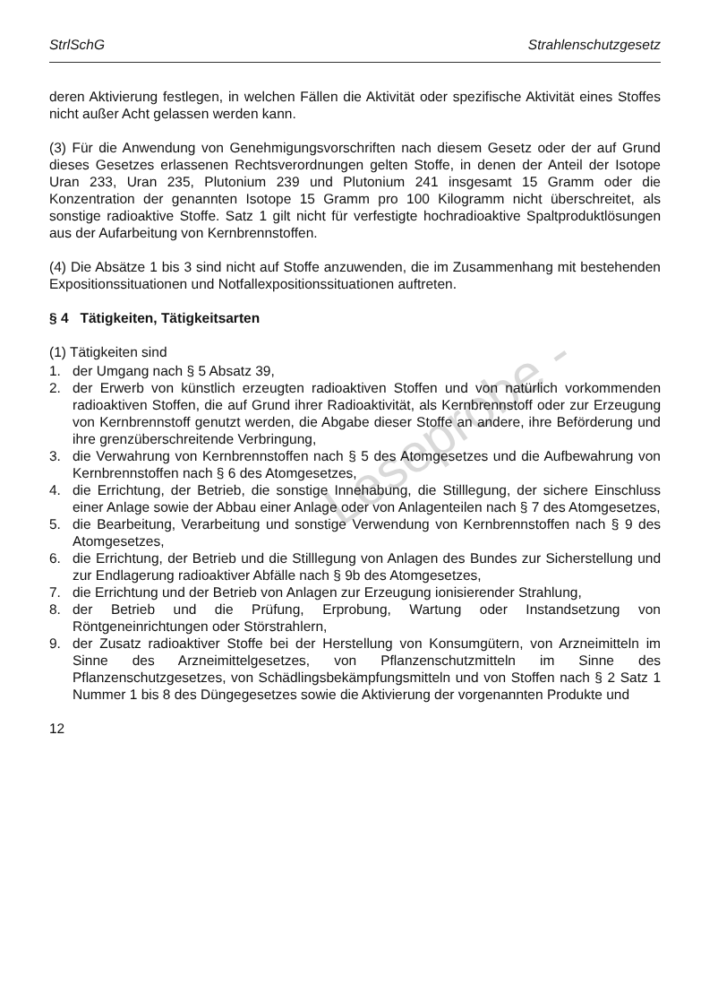Leseprobe -
StrlSchG Strahlenschutzgesetz
deren Aktivierung festlegen, in welchen Fällen die Aktivität oder spezifische Aktivität eines Stoffes nicht außer Acht gelassen werden kann.
(3) Für die Anwendung von Genehmigungsvorschriften nach diesem Gesetz oder der auf Grund dieses Gesetzes erlassenen Rechtsverordnungen gelten Stoffe, in denen der Anteil der Isotope Uran 233, Uran 235, Plutonium 239 und Plutonium 241 insgesamt 15 Gramm oder die Konzentration der genannten Isotope 15 Gramm pro 100 Kilogramm nicht überschreitet, als sonstige radioaktive Stoffe. Satz 1 gilt nicht für verfestigte hochradioaktive Spaltproduktlösungen aus der Aufarbeitung von Kernbrennstoffen.
(4) Die Absätze 1 bis 3 sind nicht auf Stoffe anzuwenden, die im Zusammenhang mit bestehenden Expositionssituationen und Notfallexpositionssituationen auftreten.
§ 4 Tätigkeiten, Tätigkeitsarten
(1) Tätigkeiten sind
1. der Umgang nach § 5 Absatz 39,
2. der Erwerb von künstlich erzeugten radioaktiven Stoffen und von natürlich vorkommenden radioaktiven Stoffen, die auf Grund ihrer Radioaktivität, als Kernbrennstoff oder zur Erzeugung von Kernbrennstoff genutzt werden, die Abgabe dieser Stoffe an andere, ihre Beförderung und ihre grenzüberschreitende Verbringung,
3. die Verwahrung von Kernbrennstoffen nach § 5 des Atomgesetzes und die Aufbewahrung von Kernbrennstoffen nach § 6 des Atomgesetzes,
4. die Errichtung, der Betrieb, die sonstige Innehabung, die Stilllegung, der sichere Einschluss einer Anlage sowie der Abbau einer Anlage oder von Anlagenteilen nach § 7 des Atomgesetzes,
5. die Bearbeitung, Verarbeitung und sonstige Verwendung von Kernbrennstoffen nach § 9 des Atomgesetzes,
6. die Errichtung, der Betrieb und die Stilllegung von Anlagen des Bundes zur Sicherstellung und zur Endlagerung radioaktiver Abfälle nach § 9b des Atomgesetzes,
7. die Errichtung und der Betrieb von Anlagen zur Erzeugung ionisierender Strahlung,
8. der Betrieb und die Prüfung, Erprobung, Wartung oder Instandsetzung von Röntgeneinrichtungen oder Störstrahlern,
9. der Zusatz radioaktiver Stoffe bei der Herstellung von Konsumgütern, von Arzneimitteln im Sinne des Arzneimittelgesetzes, von Pflanzenschutzmitteln im Sinne des Pflanzenschutzgesetzes, von Schädlingsbekämpfungsmitteln und von Stoffen nach § 2 Satz 1 Nummer 1 bis 8 des Düngegesetzes sowie die Aktivierung der vorgenannten Produkte und
12